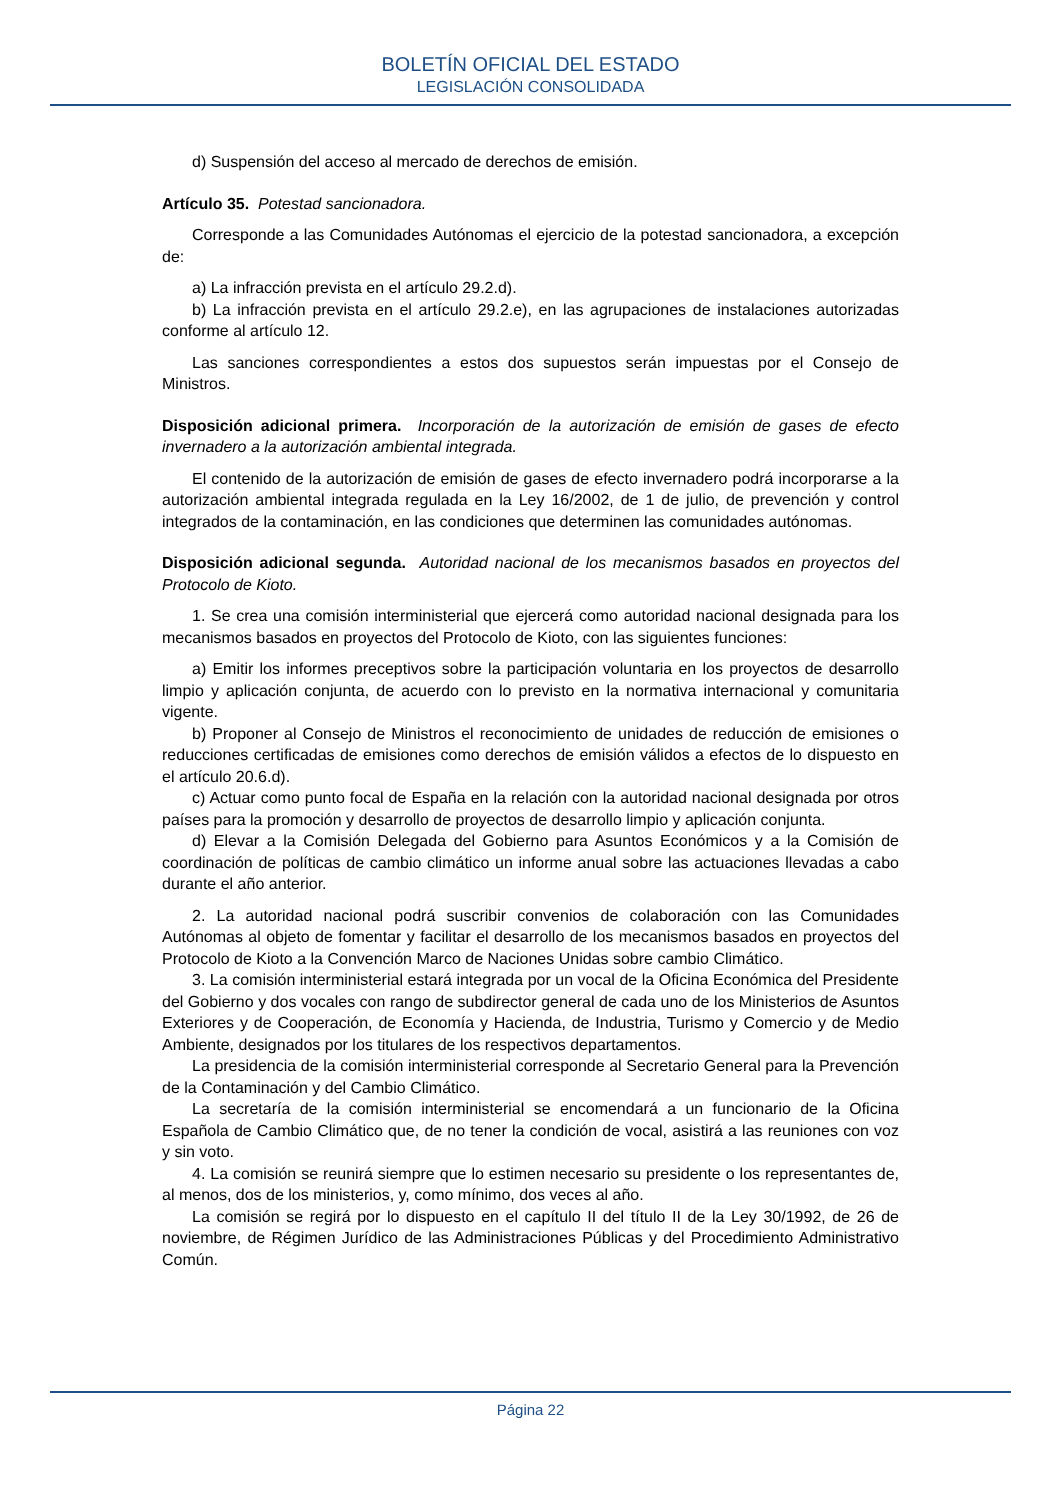BOLETÍN OFICIAL DEL ESTADO
LEGISLACIÓN CONSOLIDADA
d) Suspensión del acceso al mercado de derechos de emisión.
Artículo 35. Potestad sancionadora.
Corresponde a las Comunidades Autónomas el ejercicio de la potestad sancionadora, a excepción de:
a) La infracción prevista en el artículo 29.2.d).
b) La infracción prevista en el artículo 29.2.e), en las agrupaciones de instalaciones autorizadas conforme al artículo 12.
Las sanciones correspondientes a estos dos supuestos serán impuestas por el Consejo de Ministros.
Disposición adicional primera. Incorporación de la autorización de emisión de gases de efecto invernadero a la autorización ambiental integrada.
El contenido de la autorización de emisión de gases de efecto invernadero podrá incorporarse a la autorización ambiental integrada regulada en la Ley 16/2002, de 1 de julio, de prevención y control integrados de la contaminación, en las condiciones que determinen las comunidades autónomas.
Disposición adicional segunda. Autoridad nacional de los mecanismos basados en proyectos del Protocolo de Kioto.
1. Se crea una comisión interministerial que ejercerá como autoridad nacional designada para los mecanismos basados en proyectos del Protocolo de Kioto, con las siguientes funciones:
a) Emitir los informes preceptivos sobre la participación voluntaria en los proyectos de desarrollo limpio y aplicación conjunta, de acuerdo con lo previsto en la normativa internacional y comunitaria vigente.
b) Proponer al Consejo de Ministros el reconocimiento de unidades de reducción de emisiones o reducciones certificadas de emisiones como derechos de emisión válidos a efectos de lo dispuesto en el artículo 20.6.d).
c) Actuar como punto focal de España en la relación con la autoridad nacional designada por otros países para la promoción y desarrollo de proyectos de desarrollo limpio y aplicación conjunta.
d) Elevar a la Comisión Delegada del Gobierno para Asuntos Económicos y a la Comisión de coordinación de políticas de cambio climático un informe anual sobre las actuaciones llevadas a cabo durante el año anterior.
2. La autoridad nacional podrá suscribir convenios de colaboración con las Comunidades Autónomas al objeto de fomentar y facilitar el desarrollo de los mecanismos basados en proyectos del Protocolo de Kioto a la Convención Marco de Naciones Unidas sobre cambio Climático.
3. La comisión interministerial estará integrada por un vocal de la Oficina Económica del Presidente del Gobierno y dos vocales con rango de subdirector general de cada uno de los Ministerios de Asuntos Exteriores y de Cooperación, de Economía y Hacienda, de Industria, Turismo y Comercio y de Medio Ambiente, designados por los titulares de los respectivos departamentos.
La presidencia de la comisión interministerial corresponde al Secretario General para la Prevención de la Contaminación y del Cambio Climático.
La secretaría de la comisión interministerial se encomendará a un funcionario de la Oficina Española de Cambio Climático que, de no tener la condición de vocal, asistirá a las reuniones con voz y sin voto.
4. La comisión se reunirá siempre que lo estimen necesario su presidente o los representantes de, al menos, dos de los ministerios, y, como mínimo, dos veces al año.
La comisión se regirá por lo dispuesto en el capítulo II del título II de la Ley 30/1992, de 26 de noviembre, de Régimen Jurídico de las Administraciones Públicas y del Procedimiento Administrativo Común.
Página 22